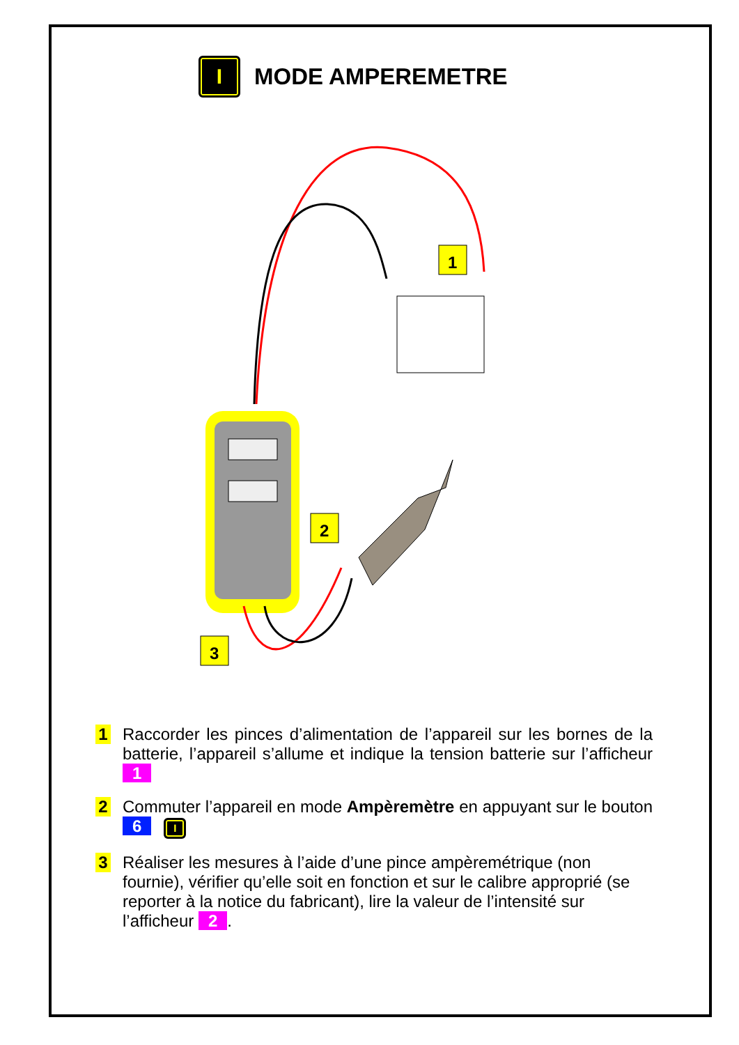I
MODE AMPEREMETRE
1
2
3
1
Raccorder les pinces d’alimentation de l’appareil sur les bornes de la batterie, l’appareil s’allume et indique la tension batterie sur l’afficheur 1
2
Commuter l’appareil en mode Ampèremètre en appuyant sur le bouton 6 I
3
Réaliser les mesures à l’aide d’une pince ampèremétrique (non fournie), vérifier qu’elle soit en fonction et sur le calibre approprié (se reporter à la notice du fabricant), lire la valeur de l’intensité sur l’afficheur 2.